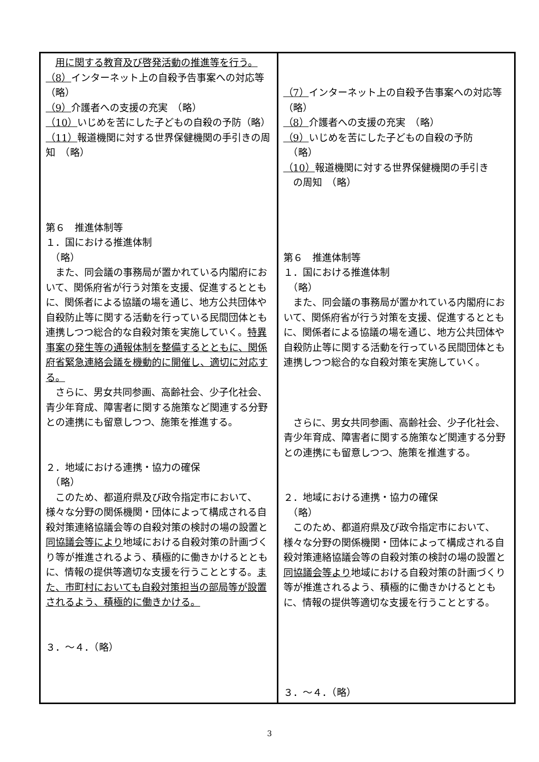| 用に関する教育及び啓発活動の推進等を行う。 （8） インターネット上の自殺予告事案への対応等 （略） （9） 介護者への支援の充実 （略） （10） いじめを苦にした子どもの自殺の予防（略） （11） 報道機関に対する世界保健機関の手引きの周知 （略） 第６ 推進体制等 １．国における推進体制 （略） また、同会議の事務局が置かれている内閣府において、関係府省が行う対策を支援、促進するとともに、関係者による協議の場を通じ、地方公共団体や自殺防止等に関する活動を行っている民間団体とも連携しつつ総合的な自殺対策を実施していく。 特異事案の発生等の通報体制を整備するとともに、関係府省緊急連絡会議を機動的に開催し、適切に対応する。 さらに、男女共同参画、高齢社会、少子化社会、青少年育成、障害者に関する施策など関連する分野との連携にも留意しつつ、施策を推進する。 ２．地域における連携・協力の確保 （略） このため、都道府県及び政令指定市において、様々な分野の関係機関・団体によって構成される自殺対策連絡協議会等の自殺対策の検討の場の設置と 同協議会等により 地域における自殺対策の計画づくり等が推進されるよう、積極的に働きかけるとともに、情報の提供等適切な支援を行うこととする。 また、市町村においても自殺対策担当の部局等が設置されるよう、積極的に働きかける。 ３．～４．（略） | （7） インターネット上の自殺予告事案への対応等 （略） （8） 介護者への支援の充実 （略） （9） いじめを苦にした子どもの自殺の予防 （略） （10） 報道機関に対する世界保健機関の手引き の周知 （略） 第６ 推進体制等 １．国における推進体制 （略） また、同会議の事務局が置かれている内閣府において、関係府省が行う対策を支援、促進するとともに、関係者による協議の場を通じ、地方公共団体や自殺防止等に関する活動を行っている民間団体とも連携しつつ総合的な自殺対策を実施していく。 さらに、男女共同参画、高齢社会、少子化社会、青少年育成、障害者に関する施策など関連する分野との連携にも留意しつつ、施策を推進する。 ２．地域における連携・協力の確保 （略） このため、都道府県及び政令指定市において、様々な分野の関係機関・団体によって構成される自殺対策連絡協議会等の自殺対策の検討の場の設置と 同協議会等より 地域における自殺対策の計画づくり等が推進されるよう、積極的に働きかけるとともに、情報の提供等適切な支援を行うこととする。 ３．～４．（略） |
3